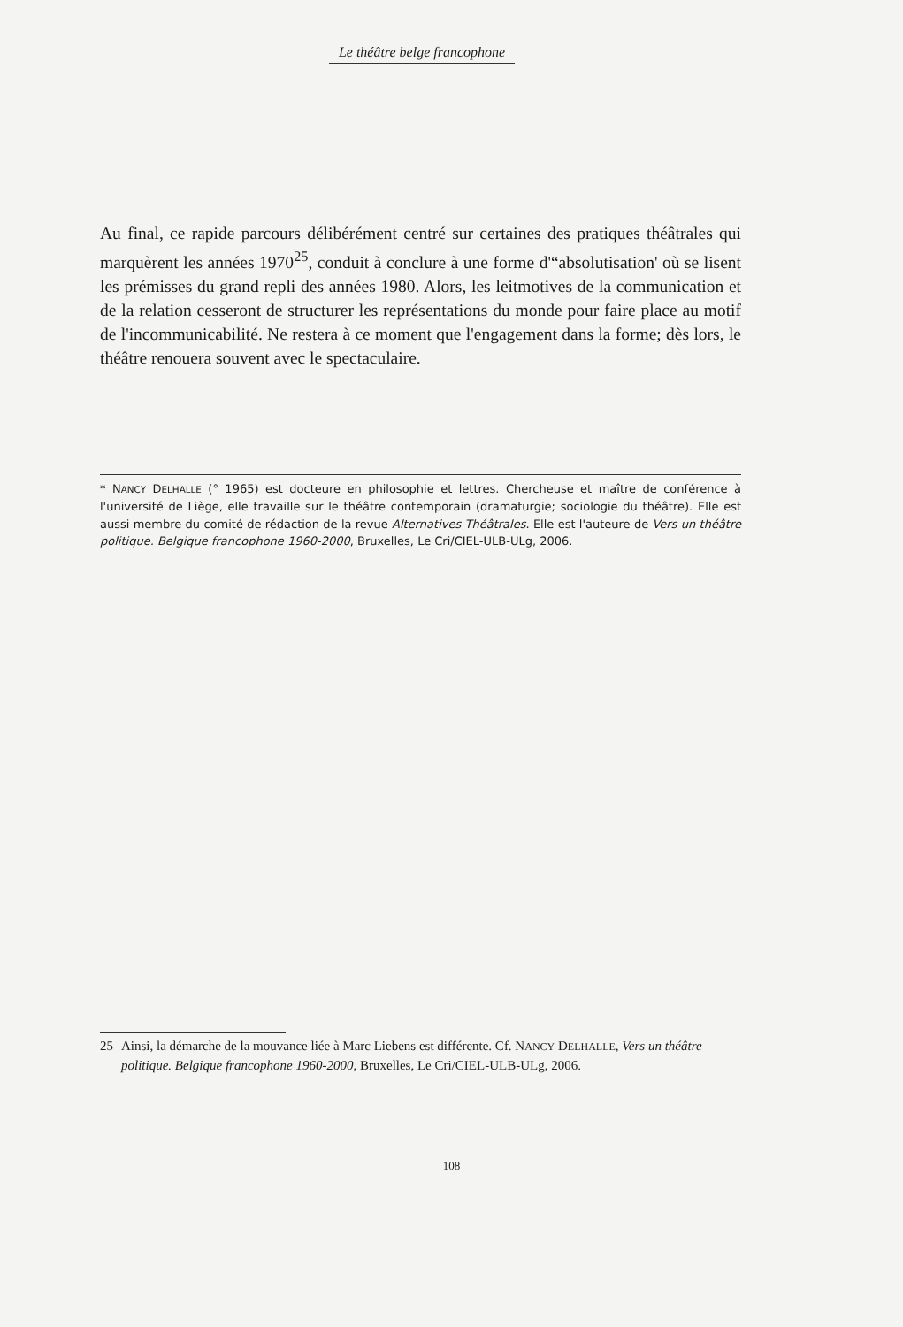Le théâtre belge francophone
Au final, ce rapide parcours délibérément centré sur certaines des pratiques théâtrales qui marquèrent les années 1970<sup>25</sup>, conduit à conclure à une forme d'“absolutisation' où se lisent les prémisses du grand repli des années 1980. Alors, les leitmotives de la communication et de la relation cesseront de structurer les représentations du monde pour faire place au motif de l'incommunicabilité. Ne restera à ce moment que l'engagement dans la forme; dès lors, le théâtre renouera souvent avec le spectaculaire.
* NANCY DELHALLE (° 1965) est docteure en philosophie et lettres. Chercheuse et maître de conférence à l'université de Liège, elle travaille sur le théâtre contemporain (dramaturgie; sociologie du théâtre). Elle est aussi membre du comité de rédaction de la revue Alternatives Théâtrales. Elle est l'auteure de Vers un théâtre politique. Belgique francophone 1960-2000, Bruxelles, Le Cri/CIEL-ULB-ULg, 2006.
25 Ainsi, la démarche de la mouvance liée à Marc Liebens est différente. Cf. NANCY DELHALLE, Vers un théâtre politique. Belgique francophone 1960-2000, Bruxelles, Le Cri/CIEL-ULB-ULg, 2006.
108